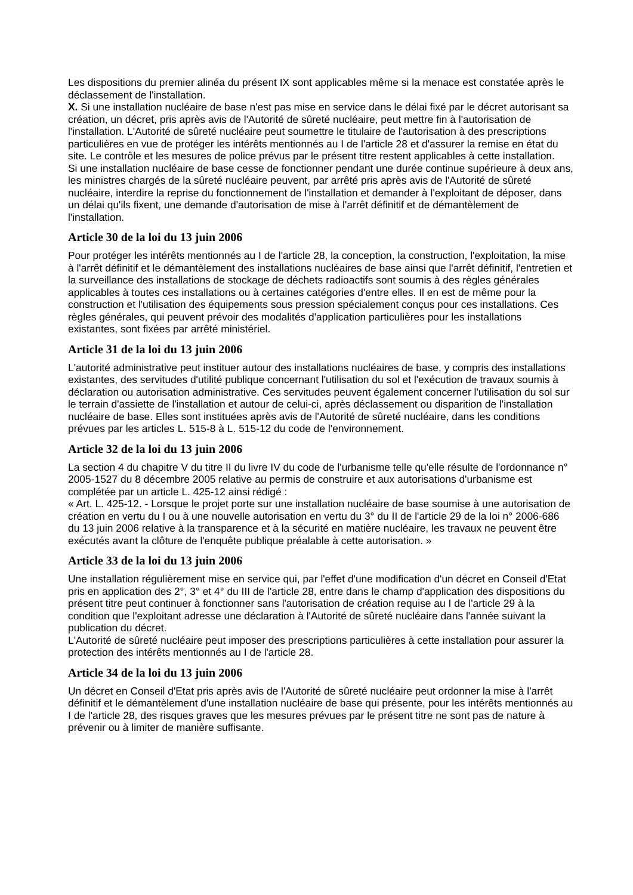Les dispositions du premier alinéa du présent IX sont applicables même si la menace est constatée après le déclassement de l'installation.
X. Si une installation nucléaire de base n'est pas mise en service dans le délai fixé par le décret autorisant sa création, un décret, pris après avis de l'Autorité de sûreté nucléaire, peut mettre fin à l'autorisation de l'installation. L'Autorité de sûreté nucléaire peut soumettre le titulaire de l'autorisation à des prescriptions particulières en vue de protéger les intérêts mentionnés au I de l'article 28 et d'assurer la remise en état du site. Le contrôle et les mesures de police prévus par le présent titre restent applicables à cette installation.
Si une installation nucléaire de base cesse de fonctionner pendant une durée continue supérieure à deux ans, les ministres chargés de la sûreté nucléaire peuvent, par arrêté pris après avis de l'Autorité de sûreté nucléaire, interdire la reprise du fonctionnement de l'installation et demander à l'exploitant de déposer, dans un délai qu'ils fixent, une demande d'autorisation de mise à l'arrêt définitif et de démantèlement de l'installation.
Article 30 de la loi du 13 juin 2006
Pour protéger les intérêts mentionnés au I de l'article 28, la conception, la construction, l'exploitation, la mise à l'arrêt définitif et le démantèlement des installations nucléaires de base ainsi que l'arrêt définitif, l'entretien et la surveillance des installations de stockage de déchets radioactifs sont soumis à des règles générales applicables à toutes ces installations ou à certaines catégories d'entre elles. Il en est de même pour la construction et l'utilisation des équipements sous pression spécialement conçus pour ces installations. Ces règles générales, qui peuvent prévoir des modalités d'application particulières pour les installations existantes, sont fixées par arrêté ministériel.
Article 31 de la loi du 13 juin 2006
L'autorité administrative peut instituer autour des installations nucléaires de base, y compris des installations existantes, des servitudes d'utilité publique concernant l'utilisation du sol et l'exécution de travaux soumis à déclaration ou autorisation administrative. Ces servitudes peuvent également concerner l'utilisation du sol sur le terrain d'assiette de l'installation et autour de celui-ci, après déclassement ou disparition de l'installation nucléaire de base. Elles sont instituées après avis de l'Autorité de sûreté nucléaire, dans les conditions prévues par les articles L. 515-8 à L. 515-12 du code de l'environnement.
Article 32 de la loi du 13 juin 2006
La section 4 du chapitre V du titre II du livre IV du code de l'urbanisme telle qu'elle résulte de l'ordonnance n° 2005-1527 du 8 décembre 2005 relative au permis de construire et aux autorisations d'urbanisme est complétée par un article L. 425-12 ainsi rédigé :
« Art. L. 425-12. - Lorsque le projet porte sur une installation nucléaire de base soumise à une autorisation de création en vertu du I ou à une nouvelle autorisation en vertu du 3° du II de l'article 29 de la loi n° 2006-686 du 13 juin 2006 relative à la transparence et à la sécurité en matière nucléaire, les travaux ne peuvent être exécutés avant la clôture de l'enquête publique préalable à cette autorisation. »
Article 33 de la loi du 13 juin 2006
Une installation régulièrement mise en service qui, par l'effet d'une modification d'un décret en Conseil d'Etat pris en application des 2°, 3° et 4° du III de l'article 28, entre dans le champ d'application des dispositions du présent titre peut continuer à fonctionner sans l'autorisation de création requise au I de l'article 29 à la condition que l'exploitant adresse une déclaration à l'Autorité de sûreté nucléaire dans l'année suivant la publication du décret.
L'Autorité de sûreté nucléaire peut imposer des prescriptions particulières à cette installation pour assurer la protection des intérêts mentionnés au I de l'article 28.
Article 34 de la loi du 13 juin 2006
Un décret en Conseil d'Etat pris après avis de l'Autorité de sûreté nucléaire peut ordonner la mise à l'arrêt définitif et le démantèlement d'une installation nucléaire de base qui présente, pour les intérêts mentionnés au I de l'article 28, des risques graves que les mesures prévues par le présent titre ne sont pas de nature à prévenir ou à limiter de manière suffisante.